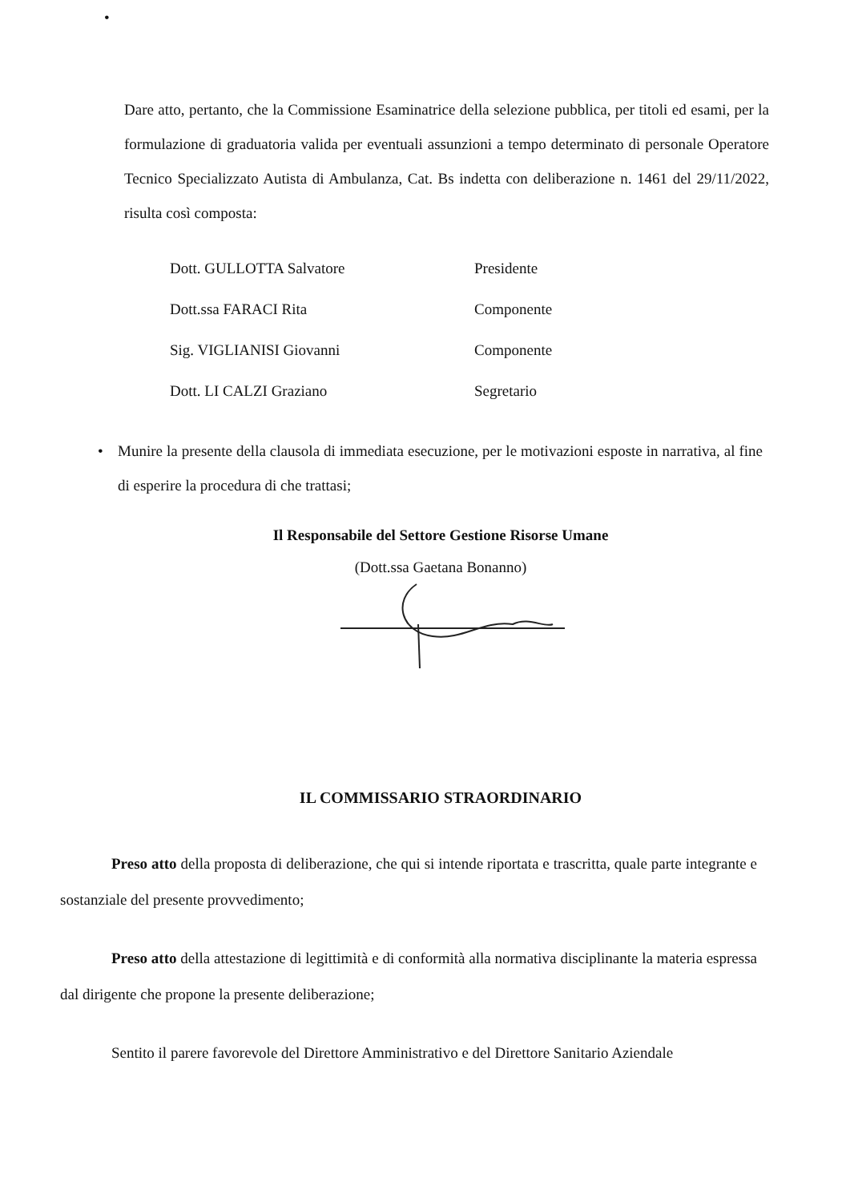•
Dare atto, pertanto, che la Commissione Esaminatrice della selezione pubblica, per titoli ed esami, per la formulazione di graduatoria valida per eventuali assunzioni a tempo determinato di personale Operatore Tecnico Specializzato Autista di Ambulanza, Cat. Bs indetta con deliberazione n. 1461 del 29/11/2022, risulta così composta:
Dott. GULLOTTA Salvatore Presidente
Dott.ssa FARACI Rita Componente
Sig. VIGLIANISI Giovanni Componente
Dott. LI CALZI Graziano Segretario
• Munire la presente della clausola di immediata esecuzione, per le motivazioni esposte in narrativa, al fine di esperire la procedura di che trattasi;
Il Responsabile del Settore Gestione Risorse Umane
(Dott.ssa Gaetana Bonanno)
IL COMMISSARIO STRAORDINARIO
Preso atto della proposta di deliberazione, che qui si intende riportata e trascritta, quale parte integrante e sostanziale del presente provvedimento;
Preso atto della attestazione di legittimità e di conformità alla normativa disciplinante la materia espressa dal dirigente che propone la presente deliberazione;
Sentito il parere favorevole del Direttore Amministrativo e del Direttore Sanitario Aziendale